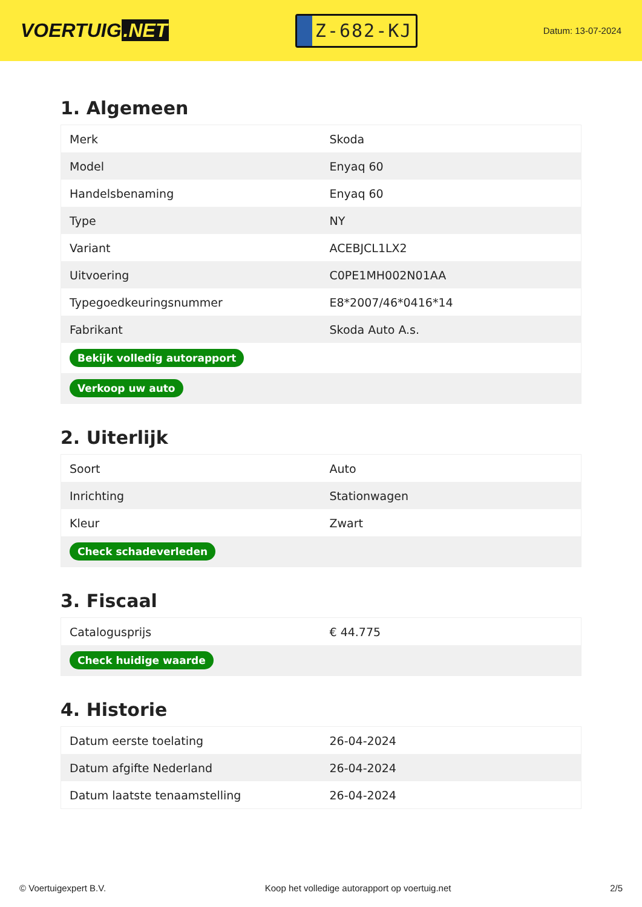VOERTUIG.NET
Z-682-KJ
Datum: 13-07-2024
1. Algemeen
| Merk | Skoda |
| Model | Enyaq 60 |
| Handelsbenaming | Enyaq 60 |
| Type | NY |
| Variant | ACEBJCL1LX2 |
| Uitvoering | C0PE1MH002N01AA |
| Typegoedkeuringsnummer | E8*2007/46*0416*14 |
| Fabrikant | Skoda Auto A.s. |
| Bekijk volledig autorapport | |
| Verkoop uw auto | |
2. Uiterlijk
| Soort | Auto |
| Inrichting | Stationwagen |
| Kleur | Zwart |
| Check schadeverleden | |
3. Fiscaal
| Catalogusprijs | € 44.775 |
| Check huidige waarde | |
4. Historie
| Datum eerste toelating | 26-04-2024 |
| Datum afgifte Nederland | 26-04-2024 |
| Datum laatste tenaamstelling | 26-04-2024 |
© Voertuigexpert B.V. Koop het volledige autorapport op voertuig.net 2/5